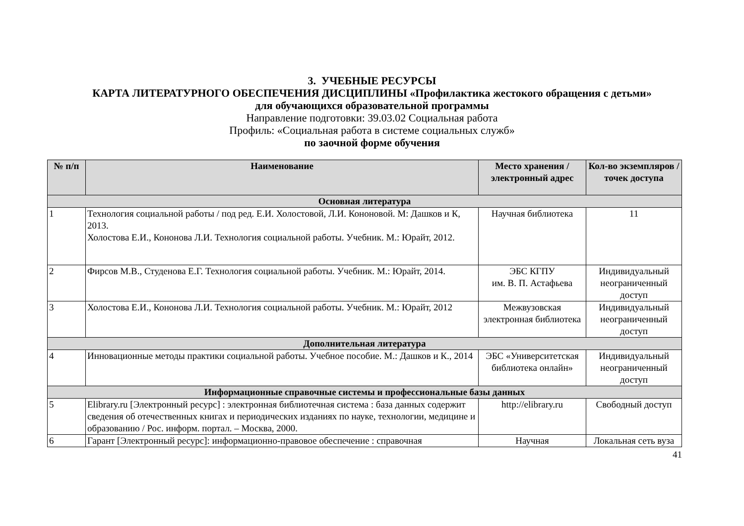3. УЧЕБНЫЕ РЕСУРСЫ
КАРТА ЛИТЕРАТУРНОГО ОБЕСПЕЧЕНИЯ ДИСЦИПЛИНЫ «Профилактика жестокого обращения с детьми»
для обучающихся образовательной программы
Направление подготовки: 39.03.02 Социальная работа
Профиль: «Социальная работа в системе социальных служб»
по заочной форме обучения
| № п/п | Наименование | Место хранения /электронный адрес | Кол-во экземпляров / точек доступа |
| --- | --- | --- | --- |
| Основная литература | | | |
| 1 | Технология социальной работы / под ред. Е.И. Холостовой, Л.И. Кононовой. М: Дашков и К, 2013. Холостова Е.И., Кононова Л.И. Технология социальной работы. Учебник. М.: Юрайт, 2012. | Научная библиотека | 11 |
| 2 | Фирсов М.В., Студенова Е.Г. Технология социальной работы. Учебник. М.: Юрайт, 2014. | ЭБС КГПУ им. В. П. Астафьева | Индивидуальный неограниченный доступ |
| 3 | Холостова Е.И., Кононова Л.И. Технология социальной работы. Учебник. М.: Юрайт, 2012 | Межвузовская электронная библиотека | Индивидуальный неограниченный доступ |
| Дополнительная литература | | | |
| 4 | Инновационные методы практики социальной работы. Учебное пособие. М.: Дашков и К., 2014 | ЭБС «Университетская библиотека онлайн» | Индивидуальный неограниченный доступ |
| Информационные справочные системы и профессиональные базы данных | | | |
| 5 | Elibrary.ru [Электронный ресурс] : электронная библиотечная система : база данных содержит сведения об отечественных книгах и периодических изданиях по науке, технологии, медицине и образованию / Рос. информ. портал. – Москва, 2000. | http://elibrary.ru | Свободный доступ |
| 6 | Гарант [Электронный ресурс]: информационно-правовое обеспечение : справочная | Научная | Локальная сеть вуза |
41